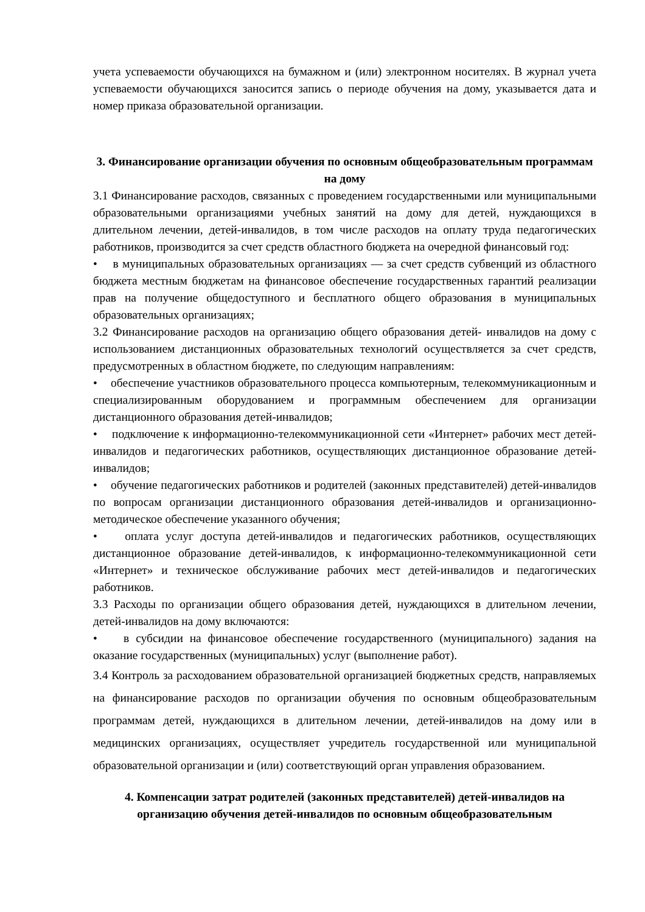учета успеваемости обучающихся на бумажном и (или) электронном носителях. В журнал учета успеваемости обучающихся заносится запись о периоде обучения на дому, указывается дата и номер приказа образовательной организации.
3. Финансирование организации обучения по основным общеобразовательным программам на дому
3.1 Финансирование расходов, связанных с проведением государственными или муниципальными образовательными организациями учебных занятий на дому для детей, нуждающихся в длительном лечении, детей-инвалидов, в том числе расходов на оплату труда педагогических работников, производится за счет средств областного бюджета на очередной финансовый год:
• в муниципальных образовательных организациях — за счет средств субвенций из областного бюджета местным бюджетам на финансовое обеспечение государственных гарантий реализации прав на получение общедоступного и бесплатного общего образования в муниципальных образовательных организациях;
3.2 Финансирование расходов на организацию общего образования детей- инвалидов на дому с использованием дистанционных образовательных технологий осуществляется за счет средств, предусмотренных в областном бюджете, по следующим направлениям:
• обеспечение участников образовательного процесса компьютерным, телекоммуникационным и специализированным оборудованием и программным обеспечением для организации дистанционного образования детей-инвалидов;
• подключение к информационно-телекоммуникационной сети «Интернет» рабочих мест детей-инвалидов и педагогических работников, осуществляющих дистанционное образование детей-инвалидов;
• обучение педагогических работников и родителей (законных представителей) детей-инвалидов по вопросам организации дистанционного образования детей-инвалидов и организационно-методическое обеспечение указанного обучения;
• оплата услуг доступа детей-инвалидов и педагогических работников, осуществляющих дистанционное образование детей-инвалидов, к информационно-телекоммуникационной сети «Интернет» и техническое обслуживание рабочих мест детей-инвалидов и педагогических работников.
3.3 Расходы по организации общего образования детей, нуждающихся в длительном лечении, детей-инвалидов на дому включаются:
• в субсидии на финансовое обеспечение государственного (муниципального) задания на оказание государственных (муниципальных) услуг (выполнение работ).
3.4 Контроль за расходованием образовательной организацией бюджетных средств, направляемых на финансирование расходов по организации обучения по основным общеобразовательным программам детей, нуждающихся в длительном лечении, детей-инвалидов на дому или в медицинских организациях, осуществляет учредитель государственной или муниципальной образовательной организации и (или) соответствующий орган управления образованием.
4. Компенсации затрат родителей (законных представителей) детей-инвалидов на организацию обучения детей-инвалидов по основным общеобразовательным